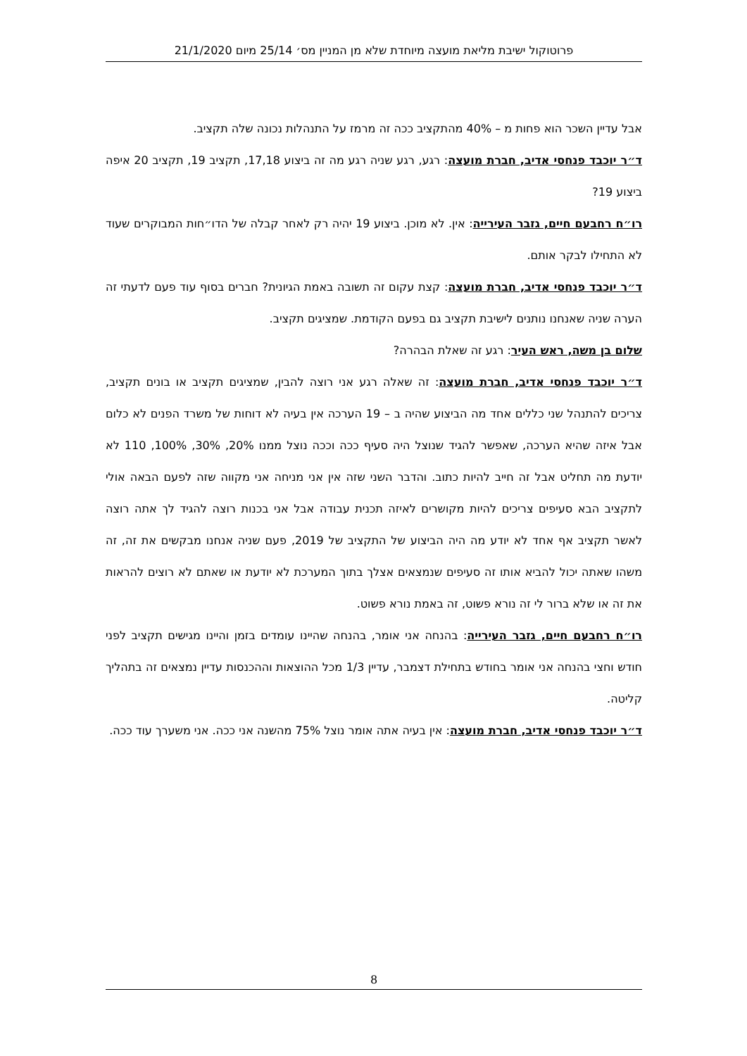פרוטוקול ישיבת מליאת מועצה מיוחדת שלא מן המניין מס׳ 25/14 מיום 21/1/2020
אבל עדיין השכר הוא פחות מ – 40% מהתקציב ככה זה מרמז על התנהלות נכונה שלה תקציב.
ד״ר יוכבד פנחסי אדיב, חברת מועצה: רגע, רגע שניה רגע מה זה ביצוע 17,18, תקציב 19, תקציב 20 איפה ביצוע 19?
רו״ח רחבעם חיים, גזבר העירייה: אין. לא מוכן. ביצוע 19 יהיה רק לאחר קבלה של הדו״חות המבוקרים שעוד לא התחילו לבקר אותם.
ד״ר יוכבד פנחסי אדיב, חברת מועצה: קצת עקום זה תשובה באמת הגיונית? חברים בסוף עוד פעם לדעתי זה הערה שניה שאנחנו נותנים לישיבת תקציב גם בפעם הקודמת. שמציגים תקציב.
שלום בן משה, ראש העיר: רגע זה שאלת הבהרה?
ד״ר יוכבד פנחסי אדיב, חברת מועצה: זה שאלה רגע אני רוצה להבין, שמציגים תקציב או בונים תקציב, צריכים להתנהל שני כללים אחד מה הביצוע שהיה ב – 19 הערכה אין בעיה לא דוחות של משרד הפנים לא כלום אבל איזה שהיא הערכה, שאפשר להגיד שנוצל היה סעיף ככה וככה נוצל ממנו 20%, 30%, 100%, 110 לא יודעת מה תחליט אבל זה חייב להיות כתוב. והדבר השני שזה אין אני מניחה אני מקווה שזה לפעם הבאה אולי לתקציב הבא סעיפים צריכים להיות מקושרים לאיזה תכנית עבודה אבל אני בכנות רוצה להגיד לך אתה רוצה לאשר תקציב אף אחד לא יודע מה היה הביצוע של התקציב של 2019, פעם שניה אנחנו מבקשים את זה, זה משהו שאתה יכול להביא אותו זה סעיפים שנמצאים אצלך בתוך המערכת לא יודעת או שאתם לא רוצים להראות את זה או שלא ברור לי זה נורא פשוט, זה באמת נורא פשוט.
רו״ח רחבעם חיים, גזבר העירייה: בהנחה אני אומר, בהנחה שהיינו עומדים בזמן והיינו מגישים תקציב לפני חודש וחצי בהנחה אני אומר בחודש בתחילת דצמבר, עדיין 1/3 מכל ההוצאות וההכנסות עדיין נמצאים זה בתהליך קליטה.
ד״ר יוכבד פנחסי אדיב, חברת מועצה: אין בעיה אתה אומר נוצל 75% מהשנה אני ככה. אני משערך עוד ככה.
8